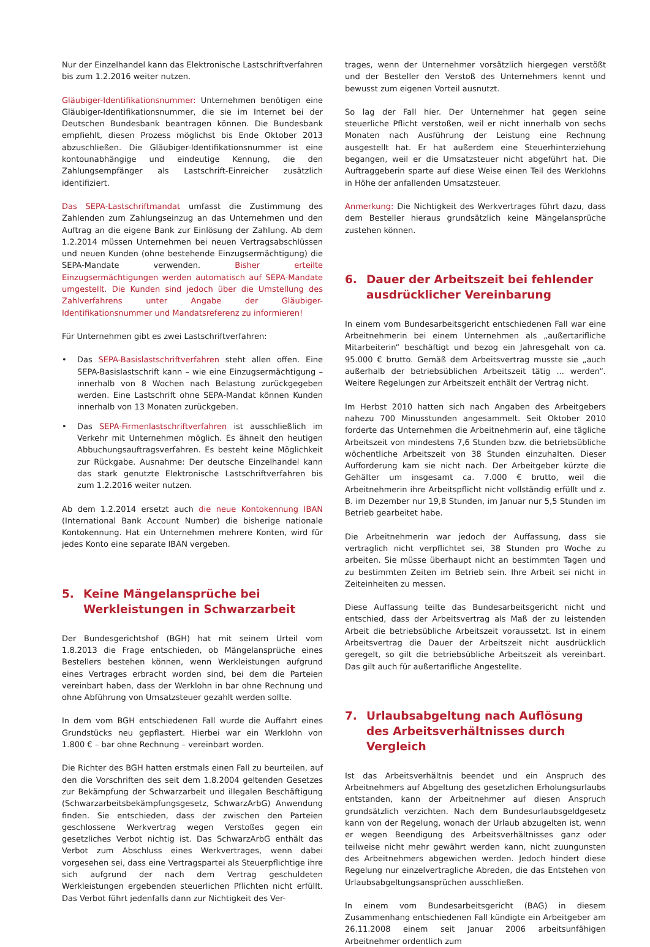Nur der Einzelhandel kann das Elektronische Lastschriftverfahren bis zum 1.2.2016 weiter nutzen.
Gläubiger-Identifikationsnummer: Unternehmen benötigen eine Gläubiger-Identifikationsnummer, die sie im Internet bei der Deutschen Bundesbank beantragen können. Die Bundesbank empfiehlt, diesen Prozess möglichst bis Ende Oktober 2013 abzuschließen. Die Gläubiger-Identifikationsnummer ist eine kontounabhängige und eindeutige Kennung, die den Zahlungsempfänger als Lastschrift-Einreicher zusätzlich identifiziert.
Das SEPA-Lastschriftmandat umfasst die Zustimmung des Zahlenden zum Zahlungseinzug an das Unternehmen und den Auftrag an die eigene Bank zur Einlösung der Zahlung. Ab dem 1.2.2014 müssen Unternehmen bei neuen Vertragsabschlüssen und neuen Kunden (ohne bestehende Einzugsermächtigung) die SEPA-Mandate verwenden. Bisher erteilte Einzugsermächtigungen werden automatisch auf SEPA-Mandate umgestellt. Die Kunden sind jedoch über die Umstellung des Zahlverfahrens unter Angabe der Gläubiger-Identifikationsnummer und Mandatsreferenz zu informieren!
Für Unternehmen gibt es zwei Lastschriftverfahren:
• Das SEPA-Basislastschriftverfahren steht allen offen. Eine SEPA-Basislastschrift kann – wie eine Einzugsermächtigung – innerhalb von 8 Wochen nach Belastung zurückgegeben werden. Eine Lastschrift ohne SEPA-Mandat können Kunden innerhalb von 13 Monaten zurückgeben.
• Das SEPA-Firmenlastschriftverfahren ist ausschließlich im Verkehr mit Unternehmen möglich. Es ähnelt den heutigen Abbuchungsauftragsverfahren. Es besteht keine Möglichkeit zur Rückgabe. Ausnahme: Der deutsche Einzelhandel kann das stark genutzte Elektronische Lastschriftverfahren bis zum 1.2.2016 weiter nutzen.
Ab dem 1.2.2014 ersetzt auch die neue Kontokennung IBAN (International Bank Account Number) die bisherige nationale Kontokennung. Hat ein Unternehmen mehrere Konten, wird für jedes Konto eine separate IBAN vergeben.
5. Keine Mängelansprüche bei Werkleistungen in Schwarzarbeit
Der Bundesgerichtshof (BGH) hat mit seinem Urteil vom 1.8.2013 die Frage entschieden, ob Mängelansprüche eines Bestellers bestehen können, wenn Werkleistungen aufgrund eines Vertrages erbracht worden sind, bei dem die Parteien vereinbart haben, dass der Werklohn in bar ohne Rechnung und ohne Abführung von Umsatzsteuer gezahlt werden sollte.
In dem vom BGH entschiedenen Fall wurde die Auffahrt eines Grundstücks neu gepflastert. Hierbei war ein Werklohn von 1.800 € – bar ohne Rechnung – vereinbart worden.
Die Richter des BGH hatten erstmals einen Fall zu beurteilen, auf den die Vorschriften des seit dem 1.8.2004 geltenden Gesetzes zur Bekämpfung der Schwarzarbeit und illegalen Beschäftigung (Schwarzarbeitsbekämpfungsgesetz, SchwarzArbG) Anwendung finden. Sie entschieden, dass der zwischen den Parteien geschlossene Werkvertrag wegen Verstoßes gegen ein gesetzliches Verbot nichtig ist. Das SchwarzArbG enthält das Verbot zum Abschluss eines Werkvertrages, wenn dabei vorgesehen sei, dass eine Vertragspartei als Steuerpflichtige ihre sich aufgrund der nach dem Vertrag geschuldeten Werkleistungen ergebenden steuerlichen Pflichten nicht erfüllt. Das Verbot führt jedenfalls dann zur Nichtigkeit des Ver-
trages, wenn der Unternehmer vorsätzlich hiergegen verstößt und der Besteller den Verstoß des Unternehmers kennt und bewusst zum eigenen Vorteil ausnutzt.
So lag der Fall hier. Der Unternehmer hat gegen seine steuerliche Pflicht verstoßen, weil er nicht innerhalb von sechs Monaten nach Ausführung der Leistung eine Rechnung ausgestellt hat. Er hat außerdem eine Steuerhinterziehung begangen, weil er die Umsatzsteuer nicht abgeführt hat. Die Auftraggeberin sparte auf diese Weise einen Teil des Werklohns in Höhe der anfallenden Umsatzsteuer.
Anmerkung: Die Nichtigkeit des Werkvertrages führt dazu, dass dem Besteller hieraus grundsätzlich keine Mängelansprüche zustehen können.
6. Dauer der Arbeitszeit bei fehlender ausdrücklicher Vereinbarung
In einem vom Bundesarbeitsgericht entschiedenen Fall war eine Arbeitnehmerin bei einem Unternehmen als „außertarifliche Mitarbeiterin“ beschäftigt und bezog ein Jahresgehalt von ca. 95.000 € brutto. Gemäß dem Arbeitsvertrag musste sie „auch außerhalb der betriebsüblichen Arbeitszeit tätig ... werden“. Weitere Regelungen zur Arbeitszeit enthält der Vertrag nicht.
Im Herbst 2010 hatten sich nach Angaben des Arbeitgebers nahezu 700 Minusstunden angesammelt. Seit Oktober 2010 forderte das Unternehmen die Arbeitnehmerin auf, eine tägliche Arbeitszeit von mindestens 7,6 Stunden bzw. die betriebsübliche wöchentliche Arbeitszeit von 38 Stunden einzuhalten. Dieser Aufforderung kam sie nicht nach. Der Arbeitgeber kürzte die Gehälter um insgesamt ca. 7.000 € brutto, weil die Arbeitnehmerin ihre Arbeitspflicht nicht vollständig erfüllt und z. B. im Dezember nur 19,8 Stunden, im Januar nur 5,5 Stunden im Betrieb gearbeitet habe.
Die Arbeitnehmerin war jedoch der Auffassung, dass sie vertraglich nicht verpflichtet sei, 38 Stunden pro Woche zu arbeiten. Sie müsse überhaupt nicht an bestimmten Tagen und zu bestimmten Zeiten im Betrieb sein. Ihre Arbeit sei nicht in Zeiteinheiten zu messen.
Diese Auffassung teilte das Bundesarbeitsgericht nicht und entschied, dass der Arbeitsvertrag als Maß der zu leistenden Arbeit die betriebsübliche Arbeitszeit voraussetzt. Ist in einem Arbeitsvertrag die Dauer der Arbeitszeit nicht ausdrücklich geregelt, so gilt die betriebsübliche Arbeitszeit als vereinbart. Das gilt auch für außertarifliche Angestellte.
7. Urlaubsabgeltung nach Auflösung des Arbeitsverhältnisses durch Vergleich
Ist das Arbeitsverhältnis beendet und ein Anspruch des Arbeitnehmers auf Abgeltung des gesetzlichen Erholungsurlaubs entstanden, kann der Arbeitnehmer auf diesen Anspruch grundsätzlich verzichten. Nach dem Bundesurlaubsgeldgesetz kann von der Regelung, wonach der Urlaub abzugelten ist, wenn er wegen Beendigung des Arbeitsverhältnisses ganz oder teilweise nicht mehr gewährt werden kann, nicht zuungunsten des Arbeitnehmers abgewichen werden. Jedoch hindert diese Regelung nur einzelvertragliche Abreden, die das Entstehen von Urlaubsabgeltungsansprüchen ausschließen.
In einem vom Bundesarbeitsgericht (BAG) in diesem Zusammenhang entschiedenen Fall kündigte ein Arbeitgeber am 26.11.2008 einem seit Januar 2006 arbeitsunfähigen Arbeitnehmer ordentlich zum